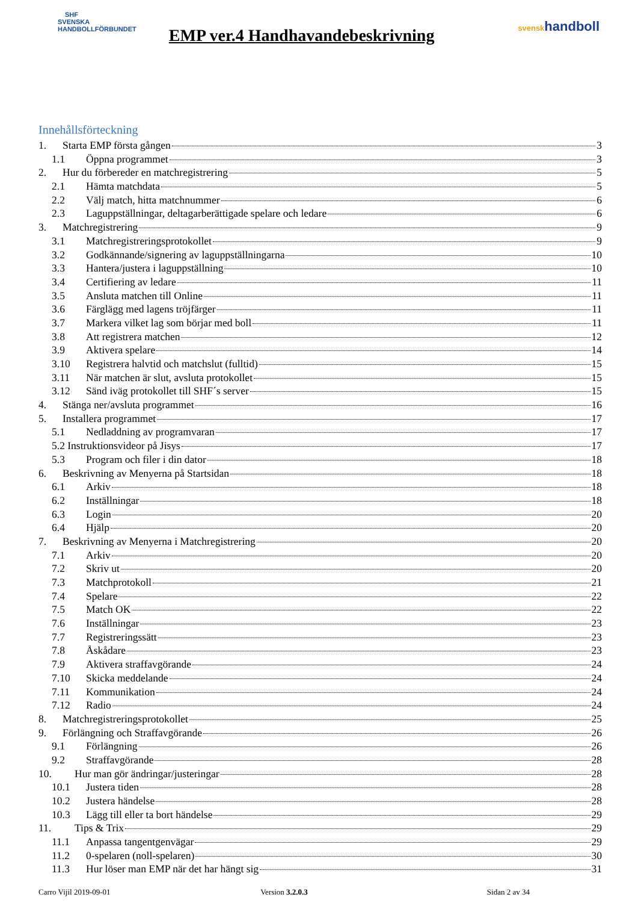SHF
SVENSKA HANDBOLLFÖRBUNDET
EMP ver.4 Handhavandebeskrivning
svenskhandboll
Innehållsförteckning
1. Starta EMP första gången 3
1.1 Öppna programmet 3
2. Hur du förbereder en matchregistrering 5
2.1 Hämta matchdata 5
2.2 Välj match, hitta matchnummer 6
2.3 Laguppställningar, deltagarberättigade spelare och ledare 6
3. Matchregistrering 9
3.1 Matchregistreringsprotokollet 9
3.2 Godkännande/signering av laguppställningarna 10
3.3 Hantera/justera i laguppställning 10
3.4 Certifiering av ledare 11
3.5 Ansluta matchen till Online 11
3.6 Färglägg med lagens tröjfärger 11
3.7 Markera vilket lag som börjar med boll 11
3.8 Att registrera matchen 12
3.9 Aktivera spelare 14
3.10 Registrera halvtid och matchslut (fulltid) 15
3.11 När matchen är slut, avsluta protokollet 15
3.12 Sänd iväg protokollet till SHF´s server 15
4. Stänga ner/avsluta programmet 16
5. Installera programmet 17
5.1 Nedladdning av programvaran 17
5.2 Instruktionsvideor på Jisys 17
5.3 Program och filer i din dator 18
6. Beskrivning av Menyerna på Startsidan 18
6.1 Arkiv 18
6.2 Inställningar 18
6.3 Login 20
6.4 Hjälp 20
7. Beskrivning av Menyerna i Matchregistrering 20
7.1 Arkiv 20
7.2 Skriv ut 20
7.3 Matchprotokoll 21
7.4 Spelare 22
7.5 Match OK 22
7.6 Inställningar 23
7.7 Registreringssätt 23
7.8 Åskådare 23
7.9 Aktivera straffavgörande 24
7.10 Skicka meddelande 24
7.11 Kommunikation 24
7.12 Radio 24
8. Matchregistreringsprotokollet 25
9. Förlängning och Straffavgörande 26
9.1 Förlängning 26
9.2 Straffavgörande 28
10. Hur man gör ändringar/justeringar 28
10.1 Justera tiden 28
10.2 Justera händelse 28
10.3 Lägg till eller ta bort händelse 29
11. Tips & Trix 29
11.1 Anpassa tangentgenvägar 29
11.2 0-spelaren (noll-spelaren) 30
11.3 Hur löser man EMP när det har hängt sig 31
Carro Vijil 2019-09-01 Version 3.2.0.3 Sidan 2 av 34